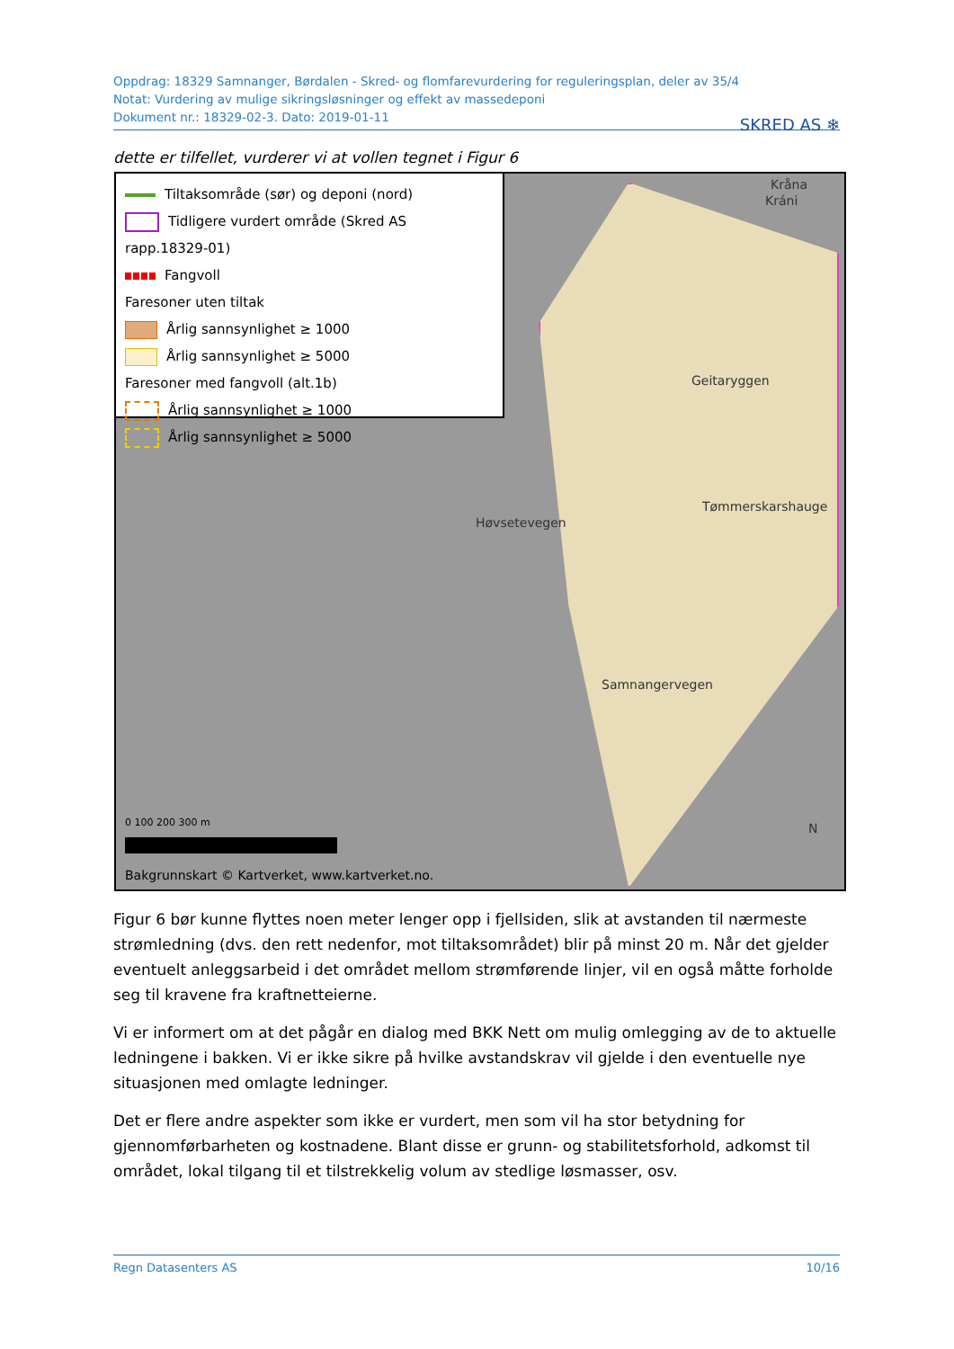Oppdrag: 18329 Samnanger, Børdalen - Skred- og flomfarevurdering for reguleringsplan, deler av 35/4
Notat: Vurdering av mulige sikringsløsninger og effekt av massedeponi
Dokument nr.: 18329-02-3. Dato: 2019-01-11
SKRED AS ❄
dette er tilfellet, vurderer vi at vollen tegnet i Figur 6
Tiltaksområde (sør) og deponi (nord)
Tidligere vurdert område (Skred AS rapp.18329-01)
Fangvoll
Faresoner uten tiltak
Årlig sannsynlighet ≥ 1000
Årlig sannsynlighet ≥ 5000
Faresoner med fangvoll (alt.1b)
Årlig sannsynlighet ≥ 1000
Årlig sannsynlighet ≥ 5000
Kråna
Kráni
Geitaryggen
Tømmerskarshauge
Høvsetevegen
Samnangervegen
N
0 100 200 300 m
Bakgrunnskart © Kartverket, www.kartverket.no.
Figur 6 bør kunne flyttes noen meter lenger opp i fjellsiden, slik at avstanden til nærmeste strømledning (dvs. den rett nedenfor, mot tiltaksområdet) blir på minst 20 m. Når det gjelder eventuelt anleggsarbeid i det området mellom strømførende linjer, vil en også måtte forholde seg til kravene fra kraftnetteierne.
Vi er informert om at det pågår en dialog med BKK Nett om mulig omlegging av de to aktuelle ledningene i bakken. Vi er ikke sikre på hvilke avstandskrav vil gjelde i den eventuelle nye situasjonen med omlagte ledninger.
Det er flere andre aspekter som ikke er vurdert, men som vil ha stor betydning for gjennomførbarheten og kostnadene. Blant disse er grunn- og stabilitetsforhold, adkomst til området, lokal tilgang til et tilstrekkelig volum av stedlige løsmasser, osv.
Regn Datasenters AS 10/16